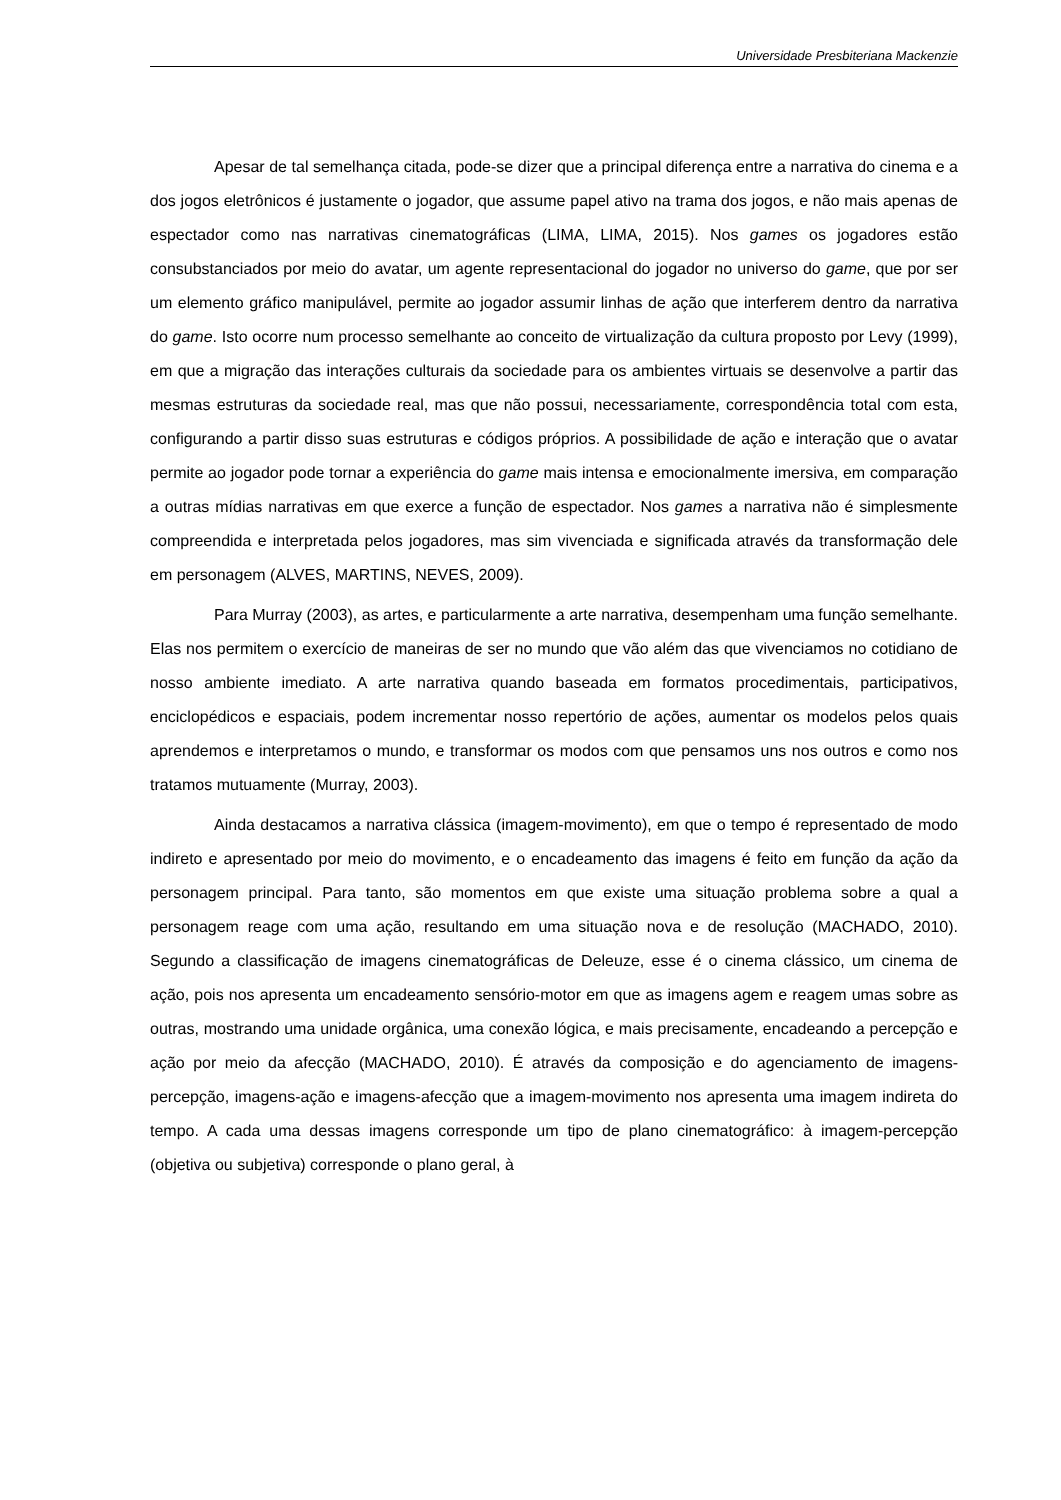Universidade Presbiteriana Mackenzie
Apesar de tal semelhança citada, pode-se dizer que a principal diferença entre a narrativa do cinema e a dos jogos eletrônicos é justamente o jogador, que assume papel ativo na trama dos jogos, e não mais apenas de espectador como nas narrativas cinematográficas (LIMA, LIMA, 2015). Nos games os jogadores estão consubstanciados por meio do avatar, um agente representacional do jogador no universo do game, que por ser um elemento gráfico manipulável, permite ao jogador assumir linhas de ação que interferem dentro da narrativa do game. Isto ocorre num processo semelhante ao conceito de virtualização da cultura proposto por Levy (1999), em que a migração das interações culturais da sociedade para os ambientes virtuais se desenvolve a partir das mesmas estruturas da sociedade real, mas que não possui, necessariamente, correspondência total com esta, configurando a partir disso suas estruturas e códigos próprios. A possibilidade de ação e interação que o avatar permite ao jogador pode tornar a experiência do game mais intensa e emocionalmente imersiva, em comparação a outras mídias narrativas em que exerce a função de espectador. Nos games a narrativa não é simplesmente compreendida e interpretada pelos jogadores, mas sim vivenciada e significada através da transformação dele em personagem (ALVES, MARTINS, NEVES, 2009).
Para Murray (2003), as artes, e particularmente a arte narrativa, desempenham uma função semelhante. Elas nos permitem o exercício de maneiras de ser no mundo que vão além das que vivenciamos no cotidiano de nosso ambiente imediato. A arte narrativa quando baseada em formatos procedimentais, participativos, enciclopédicos e espaciais, podem incrementar nosso repertório de ações, aumentar os modelos pelos quais aprendemos e interpretamos o mundo, e transformar os modos com que pensamos uns nos outros e como nos tratamos mutuamente (Murray, 2003).
Ainda destacamos a narrativa clássica (imagem-movimento), em que o tempo é representado de modo indireto e apresentado por meio do movimento, e o encadeamento das imagens é feito em função da ação da personagem principal. Para tanto, são momentos em que existe uma situação problema sobre a qual a personagem reage com uma ação, resultando em uma situação nova e de resolução (MACHADO, 2010). Segundo a classificação de imagens cinematográficas de Deleuze, esse é o cinema clássico, um cinema de ação, pois nos apresenta um encadeamento sensório-motor em que as imagens agem e reagem umas sobre as outras, mostrando uma unidade orgânica, uma conexão lógica, e mais precisamente, encadeando a percepção e ação por meio da afecção (MACHADO, 2010). É através da composição e do agenciamento de imagens-percepção, imagens-ação e imagens-afecção que a imagem-movimento nos apresenta uma imagem indireta do tempo. A cada uma dessas imagens corresponde um tipo de plano cinematográfico: à imagem-percepção (objetiva ou subjetiva) corresponde o plano geral, à